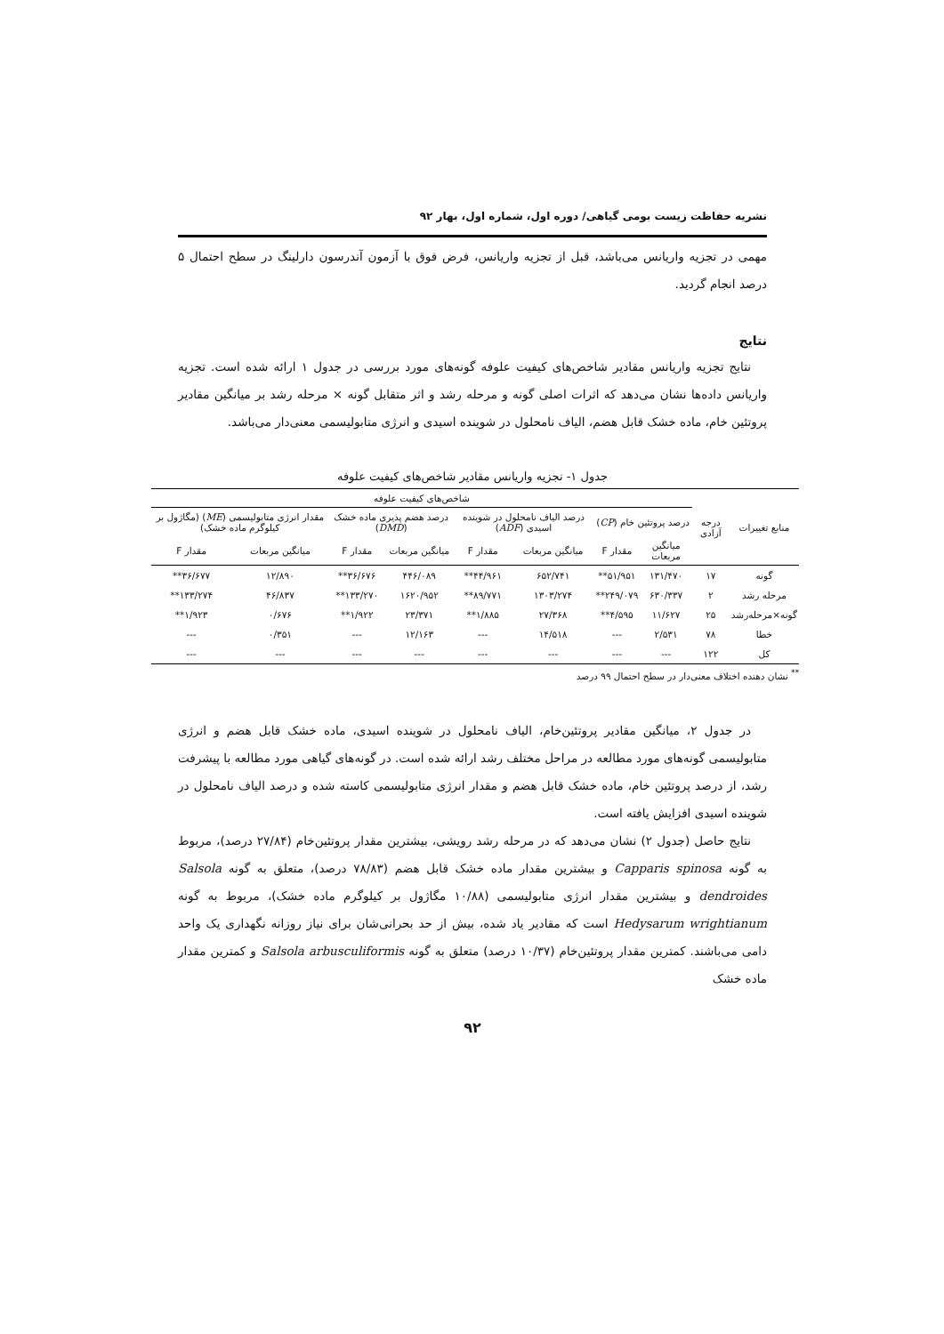نشریه حفاظت زیست بومی گیاهی/ دوره اول، شماره اول، بهار ۹۲
مهمی در تجزیه واریانس می‌باشد، قبل از تجزیه واریانس، فرض فوق با آزمون آندرسون دارلینگ در سطح احتمال ۵ درصد انجام گردید.
نتایج
نتایج تجزیه واریانس مقادیر شاخص‌های کیفیت علوفه گونه‌های مورد بررسی در جدول ۱ ارائه شده است. تجزیه واریانس داده‌ها نشان می‌دهد که اثرات اصلی گونه و مرحله رشد و اثر متقابل گونه × مرحله رشد بر میانگین مقادیر پروتئین خام، ماده خشک قابل هضم، الیاف نامحلول در شوینده اسیدی و انرژی متابولیسمی معنی‌دار می‌باشد.
جدول ۱- تجزیه واریانس مقادیر شاخص‌های کیفیت علوفه
| منابع تغییرات | درجه آزادی | شاخص‌های کیفیت علوفه | | | | | | | |
| --- | --- | --- | --- | --- | --- | --- | --- | --- | --- |
| | | درصد پروتئین خام ( CP ) | | درصد الیاف نامحلول در شوینده اسیدی ( ADF ) | | درصد هضم پذیری ماده خشک ( DMD ) | | مقدار انرژی متابولیسمی ( ME ) (مگاژول بر کیلوگرم ماده خشک) | |
| | | میانگین مربعات | مقدار F | میانگین مربعات | مقدار F | میانگین مربعات | مقدار F | میانگین مربعات | مقدار F |
| گونه | ۱۷ | ۱۳۱/۴۷۰ | ۵۱/۹۵۱** | ۶۵۲/۷۴۱ | ۴۴/۹۶۱** | ۴۴۶/۰۸۹ | ۳۶/۶۷۶** | ۱۲/۸۹۰ | ۳۶/۶۷۷** |
| مرحله رشد | ۲ | ۶۳۰/۳۳۷ | ۲۴۹/۰۷۹** | ۱۳۰۳/۲۷۴ | ۸۹/۷۷۱** | ۱۶۲۰/۹۵۲ | ۱۳۳/۲۷۰** | ۴۶/۸۳۷ | ۱۳۳/۲۷۴** |
| گونه×مرحله‌رشد | ۲۵ | ۱۱/۶۲۷ | ۴/۵۹۵** | ۲۷/۳۶۸ | ۱/۸۸۵** | ۲۳/۳۷۱ | ۱/۹۲۲** | ۰/۶۷۶ | ۱/۹۲۳** |
| خطا | ۷۸ | ۲/۵۳۱ | --- | ۱۴/۵۱۸ | --- | ۱۲/۱۶۳ | --- | ۰/۳۵۱ | --- |
| کل | ۱۲۲ | --- | --- | --- | --- | --- | --- | --- | --- |
<sup>**</sup> نشان دهنده اختلاف معنی‌دار در سطح احتمال ۹۹ درصد
در جدول ۲، میانگین مقادیر پروتئین‌خام، الیاف نامحلول در شوینده اسیدی، ماده خشک قابل هضم و انرژی متابولیسمی گونه‌های مورد مطالعه در مراحل مختلف رشد ارائه شده است. در گونه‌های گیاهی مورد مطالعه با پیشرفت رشد، از درصد پروتئین خام، ماده خشک قابل هضم و مقدار انرژی متابولیسمی کاسته شده و درصد الیاف نامحلول در شوینده اسیدی افزایش یافته است.
نتایج حاصل (جدول ۲) نشان می‌دهد که در مرحله رشد رویشی، بیشترین مقدار پروتئین‌خام (۲۷/۸۴ درصد)، مربوط به گونه Capparis spinosa و بیشترین مقدار ماده خشک قابل هضم (۷۸/۸۳ درصد)، متعلق به گونه Salsola dendroides و بیشترین مقدار انرژی متابولیسمی (۱۰/۸۸ مگاژول بر کیلوگرم ماده خشک)، مربوط به گونه Hedysarum wrightianum است که مقادیر یاد شده، بیش از حد بحرانی‌شان برای نیاز روزانه نگهداری یک واحد دامی می‌باشند. کمترین مقدار پروتئین‌خام (۱۰/۳۷ درصد) متعلق به گونه Salsola arbusculiformis و کمترین مقدار ماده خشک
۹۲